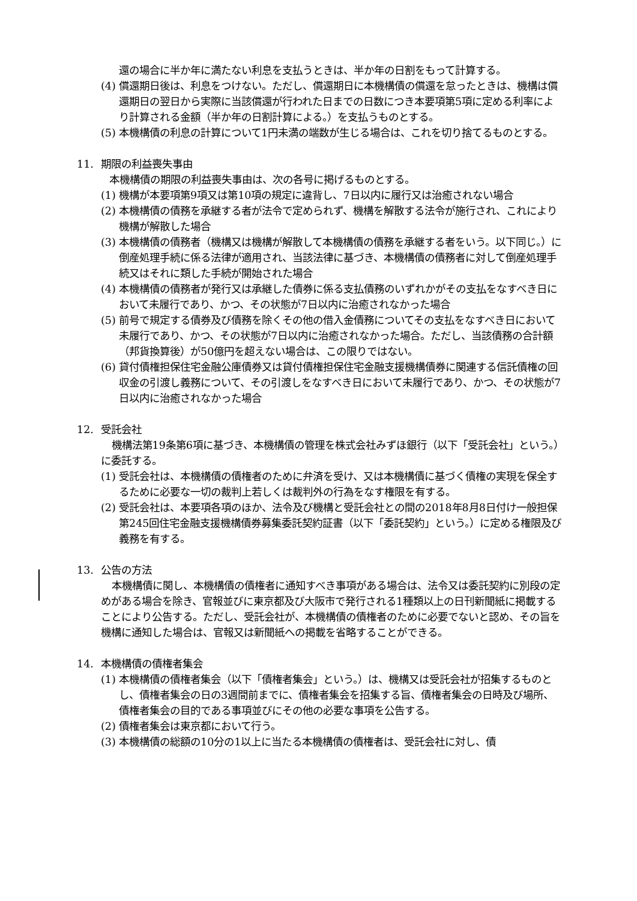還の場合に半か年に満たない利息を支払うときは、半か年の日割をもって計算する。
(4) 償還期日後は、利息をつけない。ただし、償還期日に本機構債の償還を怠ったときは、機構は償還期日の翌日から実際に当該償還が行われた日までの日数につき本要項第5項に定める利率により計算される金額（半か年の日割計算による。）を支払うものとする。
(5) 本機構債の利息の計算について1円未満の端数が生じる場合は、これを切り捨てるものとする。
11. 期限の利益喪失事由
本機構債の期限の利益喪失事由は、次の各号に掲げるものとする。
(1) 機構が本要項第9項又は第10項の規定に違背し、7日以内に履行又は治癒されない場合
(2) 本機構債の債務を承継する者が法令で定められず、機構を解散する法令が施行され、これにより機構が解散した場合
(3) 本機構債の債務者（機構又は機構が解散して本機構債の債務を承継する者をいう。以下同じ。）に倒産処理手続に係る法律が適用され、当該法律に基づき、本機構債の債務者に対して倒産処理手続又はそれに類した手続が開始された場合
(4) 本機構債の債務者が発行又は承継した債券に係る支払債務のいずれかがその支払をなすべき日において未履行であり、かつ、その状態が7日以内に治癒されなかった場合
(5) 前号で規定する債券及び債務を除くその他の借入金債務についてその支払をなすべき日において未履行であり、かつ、その状態が7日以内に治癒されなかった場合。ただし、当該債務の合計額（邦貨換算後）が50億円を超えない場合は、この限りではない。
(6) 貸付債権担保住宅金融公庫債券又は貸付債権担保住宅金融支援機構債券に関連する信託債権の回収金の引渡し義務について、その引渡しをなすべき日において未履行であり、かつ、その状態が7日以内に治癒されなかった場合
12. 受託会社
機構法第19条第6項に基づき、本機構債の管理を株式会社みずほ銀行（以下「受託会社」という。）に委託する。
(1) 受託会社は、本機構債の債権者のために弁済を受け、又は本機構債に基づく債権の実現を保全するために必要な一切の裁判上若しくは裁判外の行為をなす権限を有する。
(2) 受託会社は、本要項各項のほか、法令及び機構と受託会社との間の2018年8月8日付け一般担保第245回住宅金融支援機構債券募集委託契約証書（以下「委託契約」という。）に定める権限及び義務を有する。
13. 公告の方法
本機構債に関し、本機構債の債権者に通知すべき事項がある場合は、法令又は委託契約に別段の定めがある場合を除き、官報並びに東京都及び大阪市で発行される1種類以上の日刊新聞紙に掲載することにより公告する。ただし、受託会社が、本機構債の債権者のために必要でないと認め、その旨を機構に通知した場合は、官報又は新聞紙への掲載を省略することができる。
14. 本機構債の債権者集会
(1) 本機構債の債権者集会（以下「債権者集会」という。）は、機構又は受託会社が招集するものとし、債権者集会の日の3週間前までに、債権者集会を招集する旨、債権者集会の日時及び場所、債権者集会の目的である事項並びにその他の必要な事項を公告する。
(2) 債権者集会は東京都において行う。
(3) 本機構債の総額の10分の1以上に当たる本機構債の債権者は、受託会社に対し、債